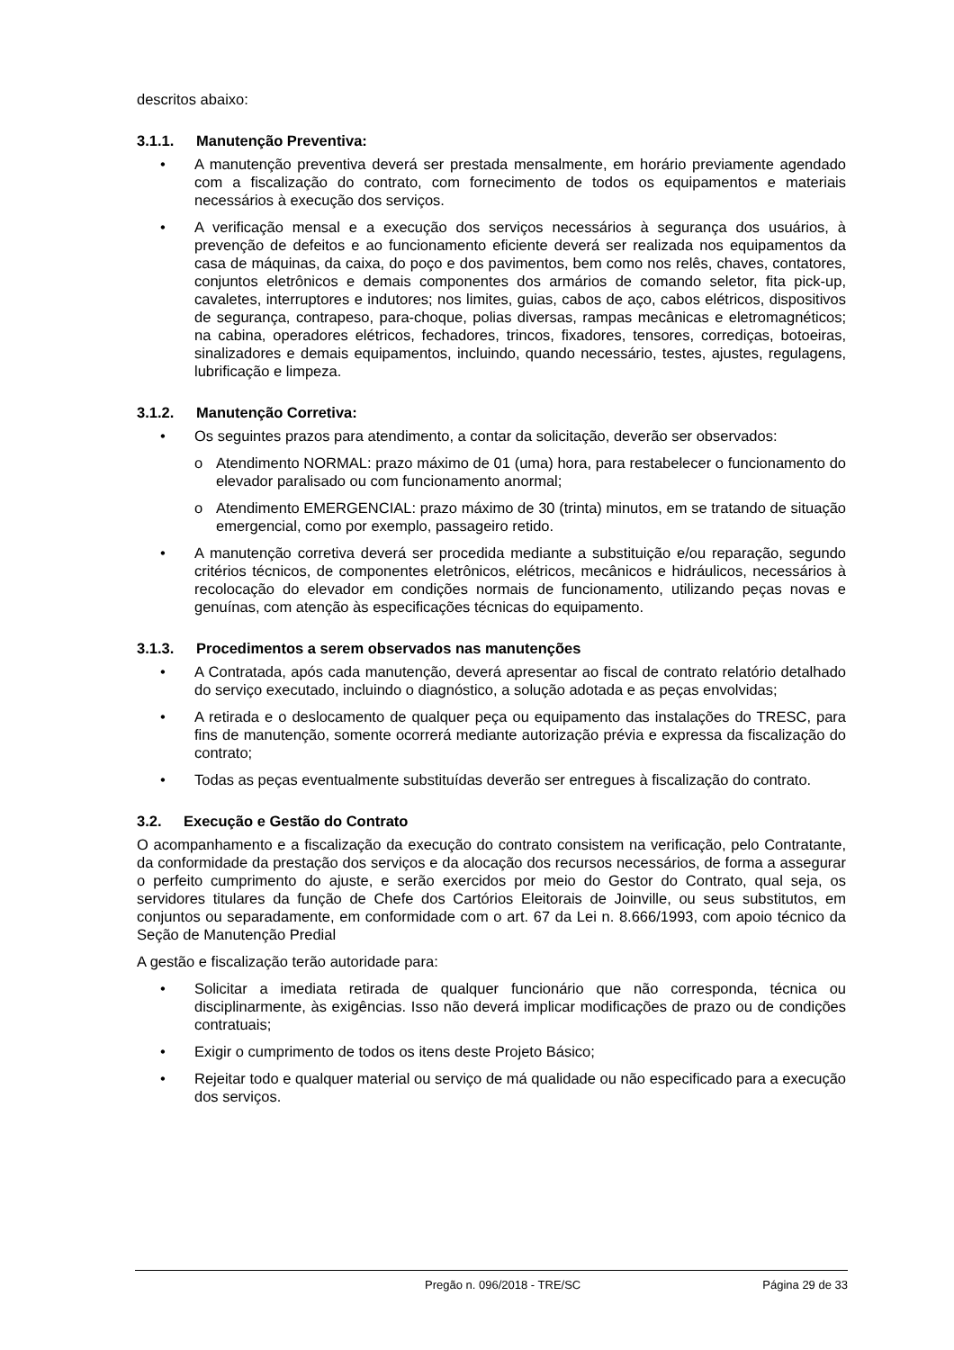descritos abaixo:
3.1.1. Manutenção Preventiva:
• A manutenção preventiva deverá ser prestada mensalmente, em horário previamente agendado com a fiscalização do contrato, com fornecimento de todos os equipamentos e materiais necessários à execução dos serviços.
• A verificação mensal e a execução dos serviços necessários à segurança dos usuários, à prevenção de defeitos e ao funcionamento eficiente deverá ser realizada nos equipamentos da casa de máquinas, da caixa, do poço e dos pavimentos, bem como nos relês, chaves, contatores, conjuntos eletrônicos e demais componentes dos armários de comando seletor, fita pick-up, cavaletes, interruptores e indutores; nos limites, guias, cabos de aço, cabos elétricos, dispositivos de segurança, contrapeso, para-choque, polias diversas, rampas mecânicas e eletromagnéticos; na cabina, operadores elétricos, fechadores, trincos, fixadores, tensores, corrediças, botoeiras, sinalizadores e demais equipamentos, incluindo, quando necessário, testes, ajustes, regulagens, lubrificação e limpeza.
3.1.2. Manutenção Corretiva:
• Os seguintes prazos para atendimento, a contar da solicitação, deverão ser observados:
o Atendimento NORMAL: prazo máximo de 01 (uma) hora, para restabelecer o funcionamento do elevador paralisado ou com funcionamento anormal;
o Atendimento EMERGENCIAL: prazo máximo de 30 (trinta) minutos, em se tratando de situação emergencial, como por exemplo, passageiro retido.
• A manutenção corretiva deverá ser procedida mediante a substituição e/ou reparação, segundo critérios técnicos, de componentes eletrônicos, elétricos, mecânicos e hidráulicos, necessários à recolocação do elevador em condições normais de funcionamento, utilizando peças novas e genuínas, com atenção às especificações técnicas do equipamento.
3.1.3. Procedimentos a serem observados nas manutenções
• A Contratada, após cada manutenção, deverá apresentar ao fiscal de contrato relatório detalhado do serviço executado, incluindo o diagnóstico, a solução adotada e as peças envolvidas;
• A retirada e o deslocamento de qualquer peça ou equipamento das instalações do TRESC, para fins de manutenção, somente ocorrerá mediante autorização prévia e expressa da fiscalização do contrato;
• Todas as peças eventualmente substituídas deverão ser entregues à fiscalização do contrato.
3.2. Execução e Gestão do Contrato
O acompanhamento e a fiscalização da execução do contrato consistem na verificação, pelo Contratante, da conformidade da prestação dos serviços e da alocação dos recursos necessários, de forma a assegurar o perfeito cumprimento do ajuste, e serão exercidos por meio do Gestor do Contrato, qual seja, os servidores titulares da função de Chefe dos Cartórios Eleitorais de Joinville, ou seus substitutos, em conjuntos ou separadamente, em conformidade com o art. 67 da Lei n. 8.666/1993, com apoio técnico da Seção de Manutenção Predial
A gestão e fiscalização terão autoridade para:
• Solicitar a imediata retirada de qualquer funcionário que não corresponda, técnica ou disciplinarmente, às exigências. Isso não deverá implicar modificações de prazo ou de condições contratuais;
• Exigir o cumprimento de todos os itens deste Projeto Básico;
• Rejeitar todo e qualquer material ou serviço de má qualidade ou não especificado para a execução dos serviços.
Pregão n. 096/2018 - TRE/SC Página 29 de 33